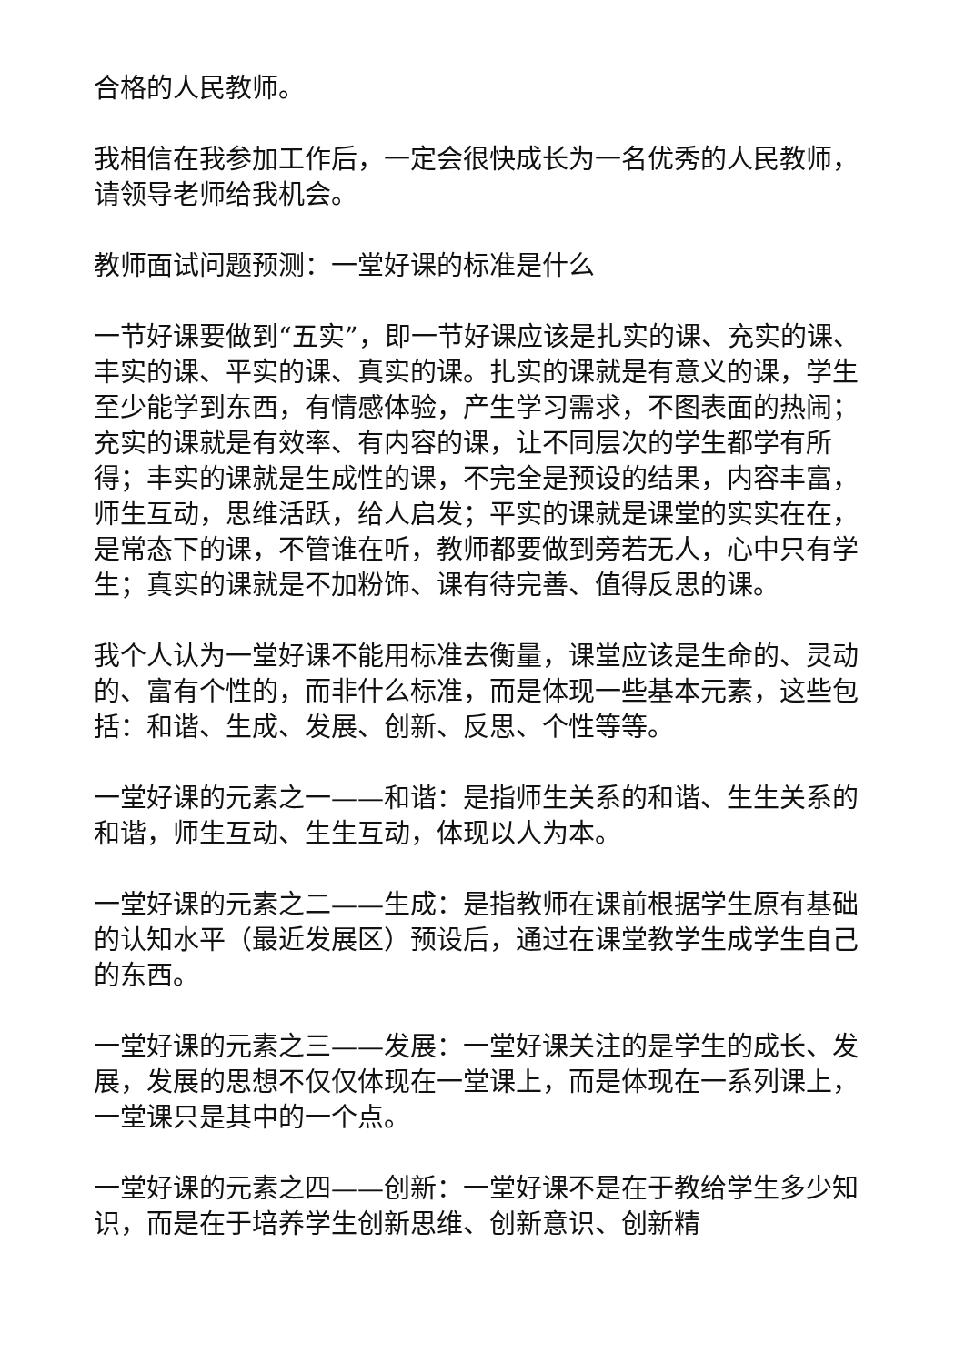合格的人民教师。
我相信在我参加工作后，一定会很快成长为一名优秀的人民教师，请领导老师给我机会。
教师面试问题预测：一堂好课的标准是什么
一节好课要做到“五实”，即一节好课应该是扎实的课、充实的课、丰实的课、平实的课、真实的课。扎实的课就是有意义的课，学生至少能学到东西，有情感体验，产生学习需求，不图表面的热闹；充实的课就是有效率、有内容的课，让不同层次的学生都学有所得；丰实的课就是生成性的课，不完全是预设的结果，内容丰富，师生互动，思维活跃，给人启发；平实的课就是课堂的实实在在，是常态下的课，不管谁在听，教师都要做到旁若无人，心中只有学生；真实的课就是不加粉饰、课有待完善、值得反思的课。
我个人认为一堂好课不能用标准去衡量，课堂应该是生命的、灵动的、富有个性的，而非什么标准，而是体现一些基本元素，这些包括：和谐、生成、发展、创新、反思、个性等等。
一堂好课的元素之一——和谐：是指师生关系的和谐、生生关系的和谐，师生互动、生生互动，体现以人为本。
一堂好课的元素之二——生成：是指教师在课前根据学生原有基础的认知水平（最近发展区）预设后，通过在课堂教学生成学生自己的东西。
一堂好课的元素之三——发展：一堂好课关注的是学生的成长、发展，发展的思想不仅仅体现在一堂课上，而是体现在一系列课上，一堂课只是其中的一个点。
一堂好课的元素之四——创新：一堂好课不是在于教给学生多少知识，而是在于培养学生创新思维、创新意识、创新精